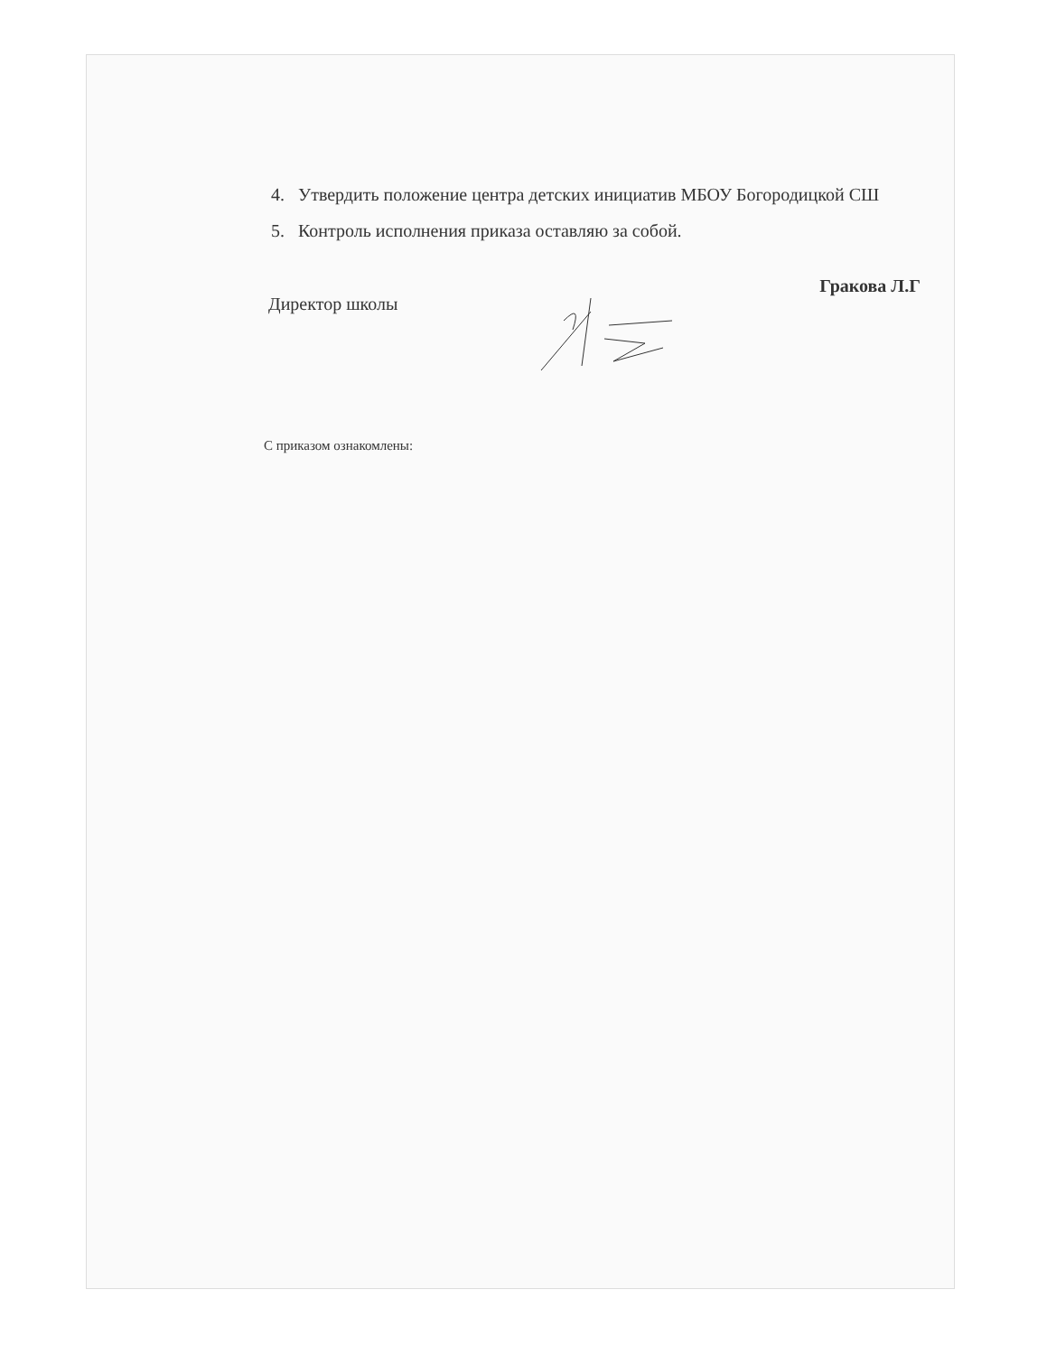4. Утвердить положение центра детских инициатив МБОУ Богородицкой СШ
5. Контроль исполнения приказа оставляю за собой.
Директор школы Гракова Л.Г
С приказом ознакомлены: